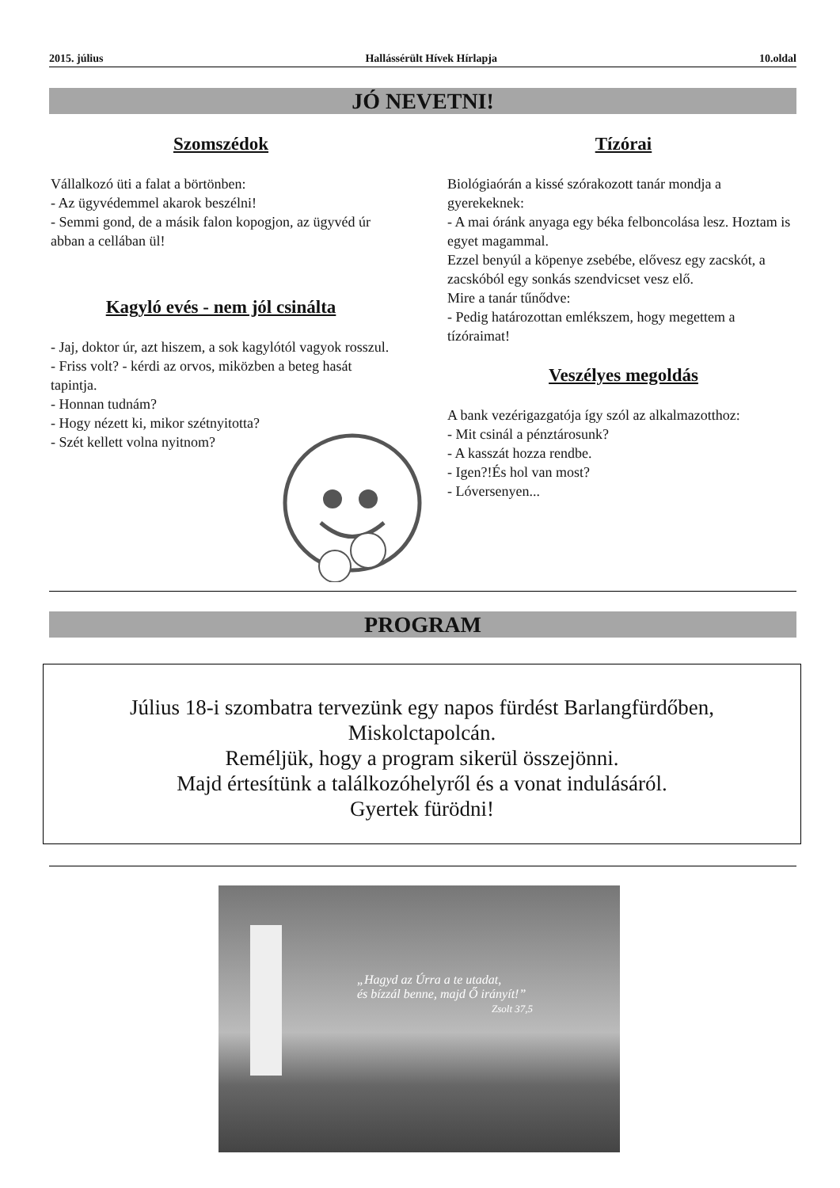2015. július Hallássérült Hívek Hírlapja 10.oldal
JÓ NEVETNI!
Szomszédok
Vállalkozó üti a falat a börtönben:
- Az ügyvédemmel akarok beszélni!
- Semmi gond, de a másik falon kopogjon, az ügyvéd úr abban a cellában ül!
Kagyló evés - nem jól csinálta
- Jaj, doktor úr, azt hiszem, a sok kagylótól vagyok rosszul.
- Friss volt? - kérdi az orvos, miközben a beteg hasát tapintja.
- Honnan tudnám?
- Hogy nézett ki, mikor szétnyitotta?
- Szét kellett volna nyitnom?
Tízórai
Biológiaórán a kissé szórakozott tanár mondja a gyerekeknek:
- A mai óránk anyaga egy béka felboncolása lesz. Hoztam is egyet magammal.
Ezzel benyúl a köpenye zsebébe, elővesz egy zacskót, a zacskóból egy sonkás szendvicset vesz elő.
Mire a tanár tűnődve:
- Pedig határozottan emlékszem, hogy megettem a tízóraimat!
Veszélyes megoldás
A bank vezérigazgatója így szól az alkalmazotthoz:
- Mit csinál a pénztárosunk?
- A kasszát hozza rendbe.
- Igen?!És hol van most?
- Lóversenyen...
PROGRAM
Július 18-i szombatra tervezünk egy napos fürdést Barlangfürdőben,
Miskolctapolcán.
Reméljük, hogy a program sikerül összejönni.
Majd értesítünk a találkozóhelyről és a vonat indulásáról.
Gyertek fürödni!
„Hagyd az Úrra a te utadat,
és bízzál benne, majd Ő irányít!”
Zsolt 37,5